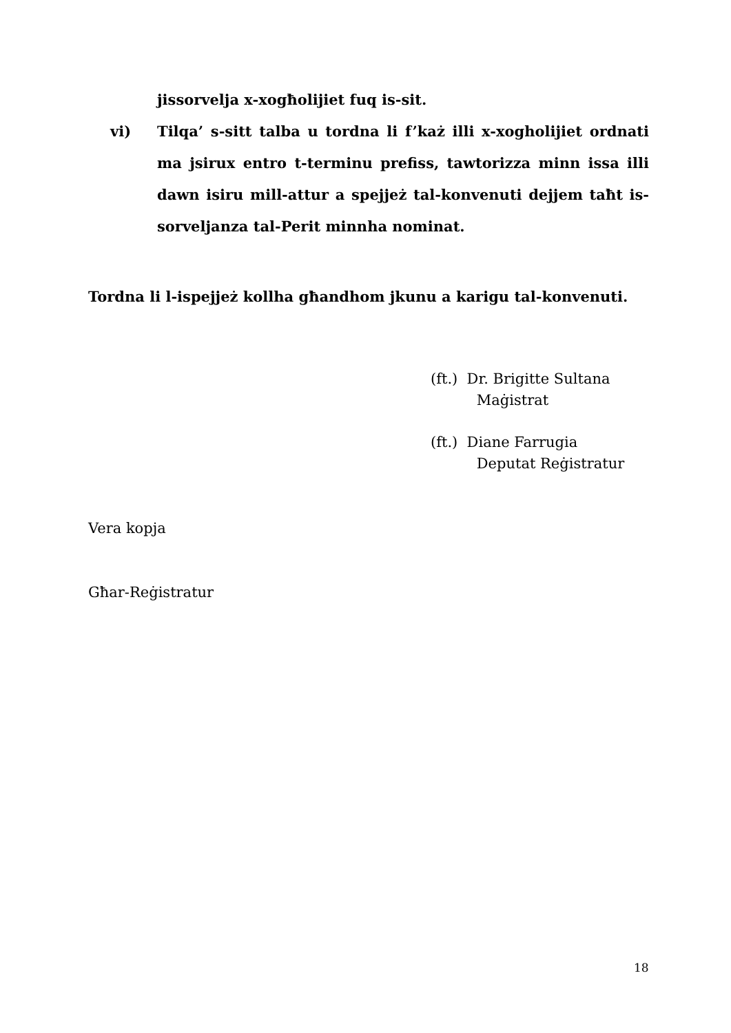jissorvelja x-xogħolijiet fuq is-sit.
vi)
Tilqa’ s-sitt talba u tordna li f’każ illi x-xogholijiet ordnati ma jsirux entro t-terminu prefiss, tawtorizza minn issa illi dawn isiru mill-attur a spejjeż tal-konvenuti dejjem taħt is-sorveljanza tal-Perit minnha nominat.
Tordna li l-ispejjeż kollha għandhom jkunu a karigu tal-konvenuti.
(ft.) Dr. Brigitte Sultana
Maġistrat
(ft.) Diane Farrugia
Deputat Reġistratur
Vera kopja
Għar-Reġistratur
18